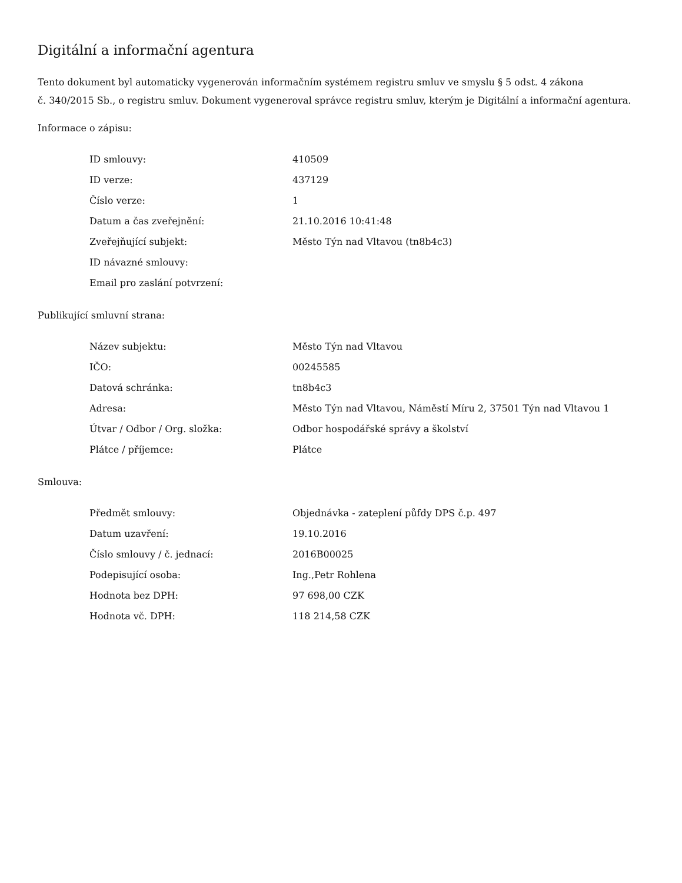Digitální a informační agentura
Tento dokument byl automaticky vygenerován informačním systémem registru smluv ve smyslu § 5 odst. 4 zákona
č. 340/2015 Sb., o registru smluv. Dokument vygeneroval správce registru smluv, kterým je Digitální a informační agentura.
Informace o zápisu:
| ID smlouvy: | 410509 |
| ID verze: | 437129 |
| Číslo verze: | 1 |
| Datum a čas zveřejnění: | 21.10.2016 10:41:48 |
| Zveřejňující subjekt: | Město Týn nad Vltavou (tn8b4c3) |
| ID návazné smlouvy: | |
| Email pro zaslání potvrzení: | |
Publikující smluvní strana:
| Název subjektu: | Město Týn nad Vltavou |
| IČO: | 00245585 |
| Datová schránka: | tn8b4c3 |
| Adresa: | Město Týn nad Vltavou, Náměstí Míru 2, 37501 Týn nad Vltavou 1 |
| Útvar / Odbor / Org. složka: | Odbor hospodářské správy a školství |
| Plátce / příjemce: | Plátce |
Smlouva:
| Předmět smlouvy: | Objednávka - zateplení půfdy DPS č.p. 497 |
| Datum uzavření: | 19.10.2016 |
| Číslo smlouvy / č. jednací: | 2016B00025 |
| Podepisující osoba: | Ing.,Petr Rohlena |
| Hodnota bez DPH: | 97 698,00 CZK |
| Hodnota vč. DPH: | 118 214,58 CZK |